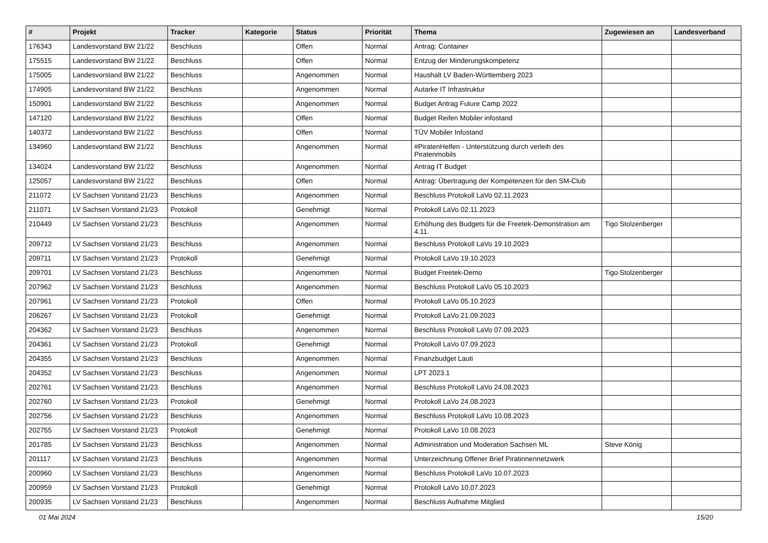| # | Projekt | Tracker | Kategorie | Status | Priorität | Thema | Zugewiesen an | Landesverband |
| --- | --- | --- | --- | --- | --- | --- | --- | --- |
| 176343 | Landesvorstand BW 21/22 | Beschluss | | Offen | Normal | Antrag: Container | | |
| 175515 | Landesvorstand BW 21/22 | Beschluss | | Offen | Normal | Entzug der Minderungskompetenz | | |
| 175005 | Landesvorstand BW 21/22 | Beschluss | | Angenommen | Normal | Haushalt LV Baden-Württemberg 2023 | | |
| 174905 | Landesvorstand BW 21/22 | Beschluss | | Angenommen | Normal | Autarke IT Infrastruktur | | |
| 150901 | Landesvorstand BW 21/22 | Beschluss | | Angenommen | Normal | Budget Antrag Future Camp 2022 | | |
| 147120 | Landesvorstand BW 21/22 | Beschluss | | Offen | Normal | Budget Reifen Mobiler infostand | | |
| 140372 | Landesvorstand BW 21/22 | Beschluss | | Offen | Normal | TÜV Mobiler Infostand | | |
| 134960 | Landesvorstand BW 21/22 | Beschluss | | Angenommen | Normal | #PiratenHelfen - Unterstützung durch verleih des Piratenmobils | | |
| 134024 | Landesvorstand BW 21/22 | Beschluss | | Angenommen | Normal | Antrag IT Budget | | |
| 125057 | Landesvorstand BW 21/22 | Beschluss | | Offen | Normal | Antrag: Übertragung der Kompetenzen für den SM-Club | | |
| 211072 | LV Sachsen Vorstand 21/23 | Beschluss | | Angenommen | Normal | Beschluss Protokoll LaVo 02.11.2023 | | |
| 211071 | LV Sachsen Vorstand 21/23 | Protokoll | | Genehmigt | Normal | Protokoll LaVo 02.11.2023 | | |
| 210449 | LV Sachsen Vorstand 21/23 | Beschluss | | Angenommen | Normal | Erhöhung des Budgets für die Freetek-Demonstration am 4.11. | Tigo Stolzenberger | |
| 209712 | LV Sachsen Vorstand 21/23 | Beschluss | | Angenommen | Normal | Beschluss Protokoll LaVo 19.10.2023 | | |
| 209711 | LV Sachsen Vorstand 21/23 | Protokoll | | Genehmigt | Normal | Protokoll LaVo 19.10.2023 | | |
| 209701 | LV Sachsen Vorstand 21/23 | Beschluss | | Angenommen | Normal | Budget Freetek-Demo | Tigo Stolzenberger | |
| 207962 | LV Sachsen Vorstand 21/23 | Beschluss | | Angenommen | Normal | Beschluss Protokoll LaVo 05.10.2023 | | |
| 207961 | LV Sachsen Vorstand 21/23 | Protokoll | | Offen | Normal | Protokoll LaVo 05.10.2023 | | |
| 206267 | LV Sachsen Vorstand 21/23 | Protokoll | | Genehmigt | Normal | Protokoll LaVo 21.09.2023 | | |
| 204362 | LV Sachsen Vorstand 21/23 | Beschluss | | Angenommen | Normal | Beschluss Protokoll LaVo 07.09.2023 | | |
| 204361 | LV Sachsen Vorstand 21/23 | Protokoll | | Genehmigt | Normal | Protokoll LaVo 07.09.2023 | | |
| 204355 | LV Sachsen Vorstand 21/23 | Beschluss | | Angenommen | Normal | Finanzbudget Lauti | | |
| 204352 | LV Sachsen Vorstand 21/23 | Beschluss | | Angenommen | Normal | LPT 2023.1 | | |
| 202761 | LV Sachsen Vorstand 21/23 | Beschluss | | Angenommen | Normal | Beschluss Protokoll LaVo 24.08.2023 | | |
| 202760 | LV Sachsen Vorstand 21/23 | Protokoll | | Genehmigt | Normal | Protokoll LaVo 24.08.2023 | | |
| 202756 | LV Sachsen Vorstand 21/23 | Beschluss | | Angenommen | Normal | Beschluss Protokoll LaVo 10.08.2023 | | |
| 202755 | LV Sachsen Vorstand 21/23 | Protokoll | | Genehmigt | Normal | Protokoll LaVo 10.08.2023 | | |
| 201785 | LV Sachsen Vorstand 21/23 | Beschluss | | Angenommen | Normal | Administration und Moderation Sachsen ML | Steve König | |
| 201117 | LV Sachsen Vorstand 21/23 | Beschluss | | Angenommen | Normal | Unterzeichnung Offener Brief Piratinnennetzwerk | | |
| 200960 | LV Sachsen Vorstand 21/23 | Beschluss | | Angenommen | Normal | Beschluss Protokoll LaVo 10.07.2023 | | |
| 200959 | LV Sachsen Vorstand 21/23 | Protokoll | | Genehmigt | Normal | Protokoll LaVo 10.07.2023 | | |
| 200935 | LV Sachsen Vorstand 21/23 | Beschluss | | Angenommen | Normal | Beschluss Aufnahme Mitglied | | |
01 Mai 2024 15/20